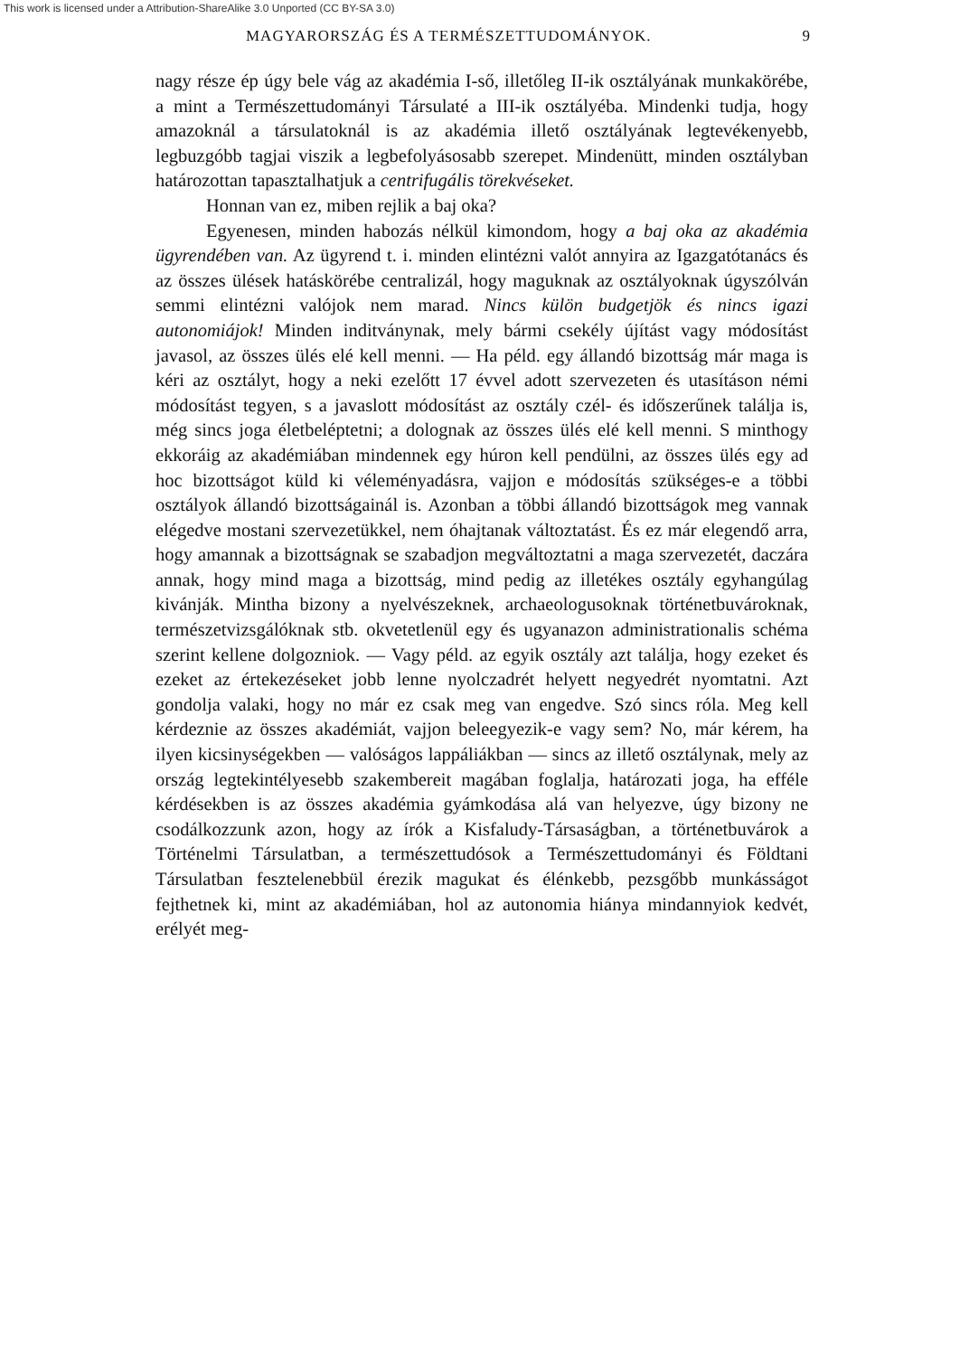This work is licensed under a Attribution-ShareAlike 3.0 Unported (CC BY-SA 3.0)
MAGYARORSZÁG ÉS A TERMÉSZETTUDOMÁNYOK. 9
nagy része ép úgy bele vág az akadémia I-ső, illetőleg II-ik osztályának munkakörébe, a mint a Természettudományi Társulaté a III-ik osztályéba. Mindenki tudja, hogy amazoknál a társulatoknál is az akadémia illető osztályának legtevékenyebb, legbuzgóbb tagjai viszik a legbefolyásosabb szerepet. Mindenütt, minden osztályban határozottan tapasztalhatjuk a centrifugális törekvéseket.
Honnan van ez, miben rejlik a baj oka?
Egyenesen, minden habozás nélkül kimondom, hogy a baj oka az akadémia ügyrendében van. Az ügyrend t. i. minden elintézni valót annyira az Igazgatótanács és az összes ülések hatáskörébe centralizál, hogy maguknak az osztályoknak úgyszólván semmi elintézni valójok nem marad. Nincs külön budgetjök és nincs igazi autonomiájok! Minden inditványnak, mely bármi csekély újítást vagy módosítást javasol, az összes ülés elé kell menni. — Ha péld. egy állandó bizottság már maga is kéri az osztályt, hogy a neki ezelőtt 17 évvel adott szervezeten és utasításon némi módosítást tegyen, s a javaslott módosítást az osztály czél- és időszerűnek találja is, még sincs joga életbeléptetni; a dolognak az összes ülés elé kell menni. S minthogy ekkoráig az akadémiában mindennek egy húron kell pendülni, az összes ülés egy ad hoc bizottságot küld ki véleményadásra, vajjon e módosítás szükséges-e a többi osztályok állandó bizottságainál is. Azonban a többi állandó bizottságok meg vannak elégedve mostani szervezetükkel, nem óhajtanak változtatást. És ez már elegendő arra, hogy amannak a bizottságnak se szabadjon megváltoztatni a maga szervezetét, daczára annak, hogy mind maga a bizottság, mind pedig az illetékes osztály egyhangúlag kivánják. Mintha bizony a nyelvészeknek, archaeologusoknak történetbuvároknak, természetvizsgálóknak stb. okvetetlenül egy és ugyanazon administrationalis schéma szerint kellene dolgozniok. — Vagy péld. az egyik osztály azt találja, hogy ezeket és ezeket az értekezéseket jobb lenne nyolczadrét helyett negyedrét nyomtatni. Azt gondolja valaki, hogy no már ez csak meg van engedve. Szó sincs róla. Meg kell kérdeznie az összes akadémiát, vajjon beleegyezik-e vagy sem? No, már kérem, ha ilyen kicsinységekben — valóságos lappáliákban — sincs az illető osztálynak, mely az ország legtekintélyesebb szakembereit magában foglalja, határozati joga, ha efféle kérdésekben is az összes akadémia gyámkodása alá van helyezve, úgy bizony ne csodálkozzunk azon, hogy az írók a Kisfaludy-Társaságban, a történetbuvárok a Történelmi Társulatban, a természettudósok a Természettudományi és Földtani Társulatban fesztelenebbül érezik magukat és élénkebb, pezsgőbb munkásságot fejthetnek ki, mint az akadémiában, hol az autonomia hiánya mindannyiok kedvét, erélyét meg-